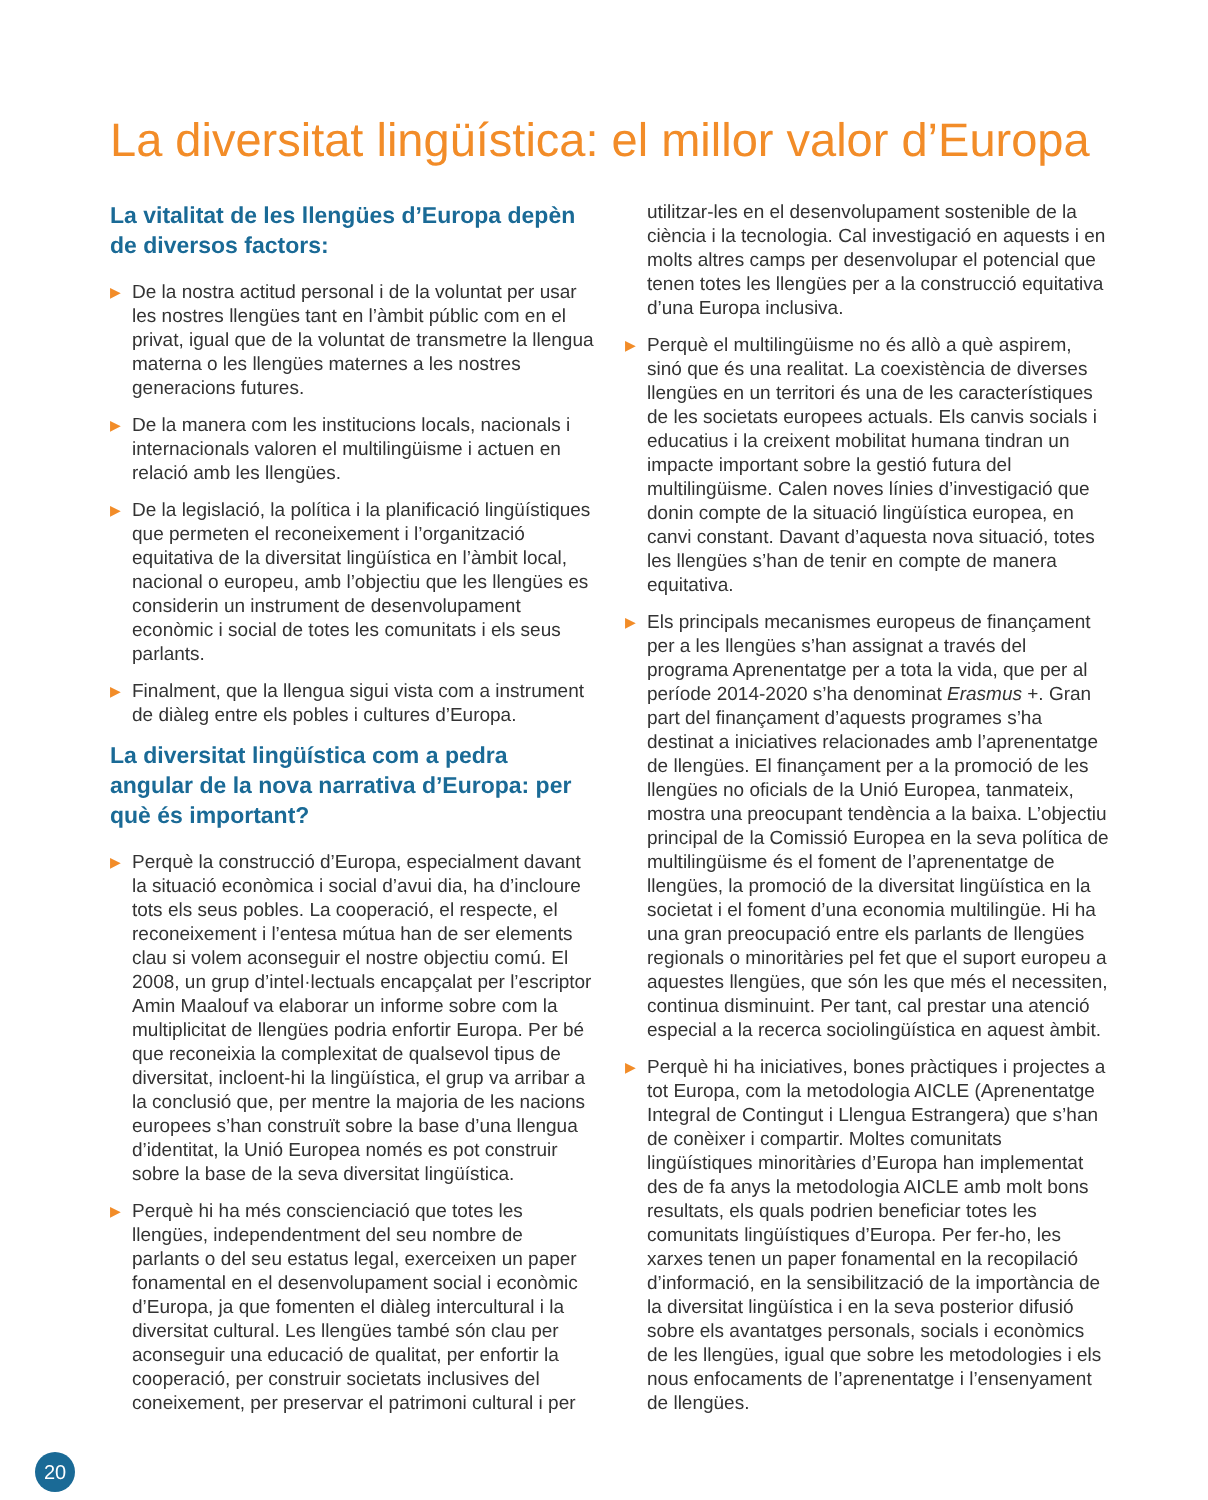La diversitat lingüística: el millor valor d’Europa
La vitalitat de les llengües d’Europa depèn de diversos factors:
▶ De la nostra actitud personal i de la voluntat per usar les nostres llengües tant en l’àmbit públic com en el privat, igual que de la voluntat de transmetre la llengua materna o les llengües maternes a les nostres generacions futures.
▶ De la manera com les institucions locals, nacionals i internacionals valoren el multilingüisme i actuen en relació amb les llengües.
▶ De la legislació, la política i la planificació lingüístiques que permeten el reconeixement i l’organització equitativa de la diversitat lingüística en l’àmbit local, nacional o europeu, amb l’objectiu que les llengües es considerin un instrument de desenvolupament econòmic i social de totes les comunitats i els seus parlants.
▶ Finalment, que la llengua sigui vista com a instrument de diàleg entre els pobles i cultures d’Europa.
La diversitat lingüística com a pedra angular de la nova narrativa d’Europa: per què és important?
▶ Perquè la construcció d’Europa, especialment davant la situació econòmica i social d’avui dia, ha d’incloure tots els seus pobles. La cooperació, el respecte, el reconeixement i l’entesa mútua han de ser elements clau si volem aconseguir el nostre objectiu comú. El 2008, un grup d’intel·lectuals encapçalat per l’escriptor Amin Maalouf va elaborar un informe sobre com la multiplicitat de llengües podria enfortir Europa. Per bé que reconeixia la complexitat de qualsevol tipus de diversitat, incloent-hi la lingüística, el grup va arribar a la conclusió que, per mentre la majoria de les nacions europees s’han construït sobre la base d’una llengua d’identitat, la Unió Europea només es pot construir sobre la base de la seva diversitat lingüística.
▶ Perquè hi ha més conscienciació que totes les llengües, independentment del seu nombre de parlants o del seu estatus legal, exerceixen un paper fonamental en el desenvolupament social i econòmic d’Europa, ja que fomenten el diàleg intercultural i la diversitat cultural. Les llengües també són clau per aconseguir una educació de qualitat, per enfortir la cooperació, per construir societats inclusives del coneixement, per preservar el patrimoni cultural i per
utilitzar-les en el desenvolupament sostenible de la ciència i la tecnologia. Cal investigació en aquests i en molts altres camps per desenvolupar el potencial que tenen totes les llengües per a la construcció equitativa d’una Europa inclusiva.
▶ Perquè el multilingüisme no és allò a què aspirem, sinó que és una realitat. La coexistència de diverses llengües en un territori és una de les característiques de les societats europees actuals. Els canvis socials i educatius i la creixent mobilitat humana tindran un impacte important sobre la gestió futura del multilingüisme. Calen noves línies d’investigació que donin compte de la situació lingüística europea, en canvi constant. Davant d’aquesta nova situació, totes les llengües s’han de tenir en compte de manera equitativa.
▶ Els principals mecanismes europeus de finançament per a les llengües s’han assignat a través del programa Aprenentatge per a tota la vida, que per al període 2014-2020 s’ha denominat Erasmus +. Gran part del finançament d’aquests programes s’ha destinat a iniciatives relacionades amb l’aprenentatge de llengües. El finançament per a la promoció de les llengües no oficials de la Unió Europea, tanmateix, mostra una preocupant tendència a la baixa. L’objectiu principal de la Comissió Europea en la seva política de multilingüisme és el foment de l’aprenentatge de llengües, la promoció de la diversitat lingüística en la societat i el foment d’una economia multilingüe. Hi ha una gran preocupació entre els parlants de llengües regionals o minoritàries pel fet que el suport europeu a aquestes llengües, que són les que més el necessiten, continua disminuint. Per tant, cal prestar una atenció especial a la recerca sociolingüística en aquest àmbit.
▶ Perquè hi ha iniciatives, bones pràctiques i projectes a tot Europa, com la metodologia AICLE (Aprenentatge Integral de Contingut i Llengua Estrangera) que s’han de conèixer i compartir. Moltes comunitats lingüístiques minoritàries d’Europa han implementat des de fa anys la metodologia AICLE amb molt bons resultats, els quals podrien beneficiar totes les comunitats lingüístiques d’Europa. Per fer-ho, les xarxes tenen un paper fonamental en la recopilació d’informació, en la sensibilització de la importància de la diversitat lingüística i en la seva posterior difusió sobre els avantatges personals, socials i econòmics de les llengües, igual que sobre les metodologies i els nous enfocaments de l’aprenentatge i l’ensenyament de llengües.
20